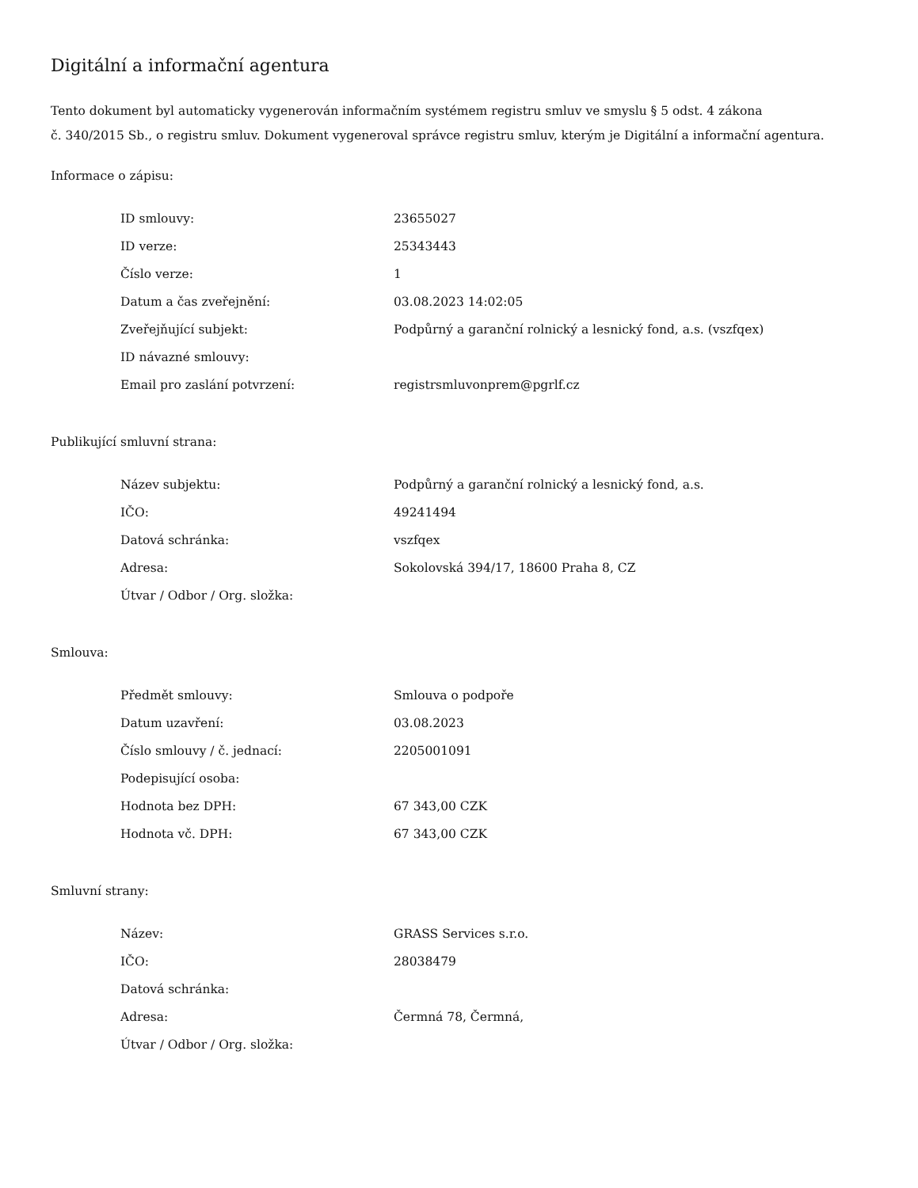Digitální a informační agentura
Tento dokument byl automaticky vygenerován informačním systémem registru smluv ve smyslu § 5 odst. 4 zákona
č. 340/2015 Sb., o registru smluv. Dokument vygeneroval správce registru smluv, kterým je Digitální a informační agentura.
Informace o zápisu:
| ID smlouvy: | 23655027 |
| ID verze: | 25343443 |
| Číslo verze: | 1 |
| Datum a čas zveřejnění: | 03.08.2023 14:02:05 |
| Zveřejňující subjekt: | Podpůrný a garanční rolnický a lesnický fond, a.s. (vszfqex) |
| ID návazné smlouvy: | |
| Email pro zaslání potvrzení: | registrsmluvonprem@pgrlf.cz |
Publikující smluvní strana:
| Název subjektu: | Podpůrný a garanční rolnický a lesnický fond, a.s. |
| IČO: | 49241494 |
| Datová schránka: | vszfqex |
| Adresa: | Sokolovská 394/17, 18600 Praha 8, CZ |
| Útvar / Odbor / Org. složka: | |
Smlouva:
| Předmět smlouvy: | Smlouva o podpoře |
| Datum uzavření: | 03.08.2023 |
| Číslo smlouvy / č. jednací: | 2205001091 |
| Podepisující osoba: | |
| Hodnota bez DPH: | 67 343,00 CZK |
| Hodnota vč. DPH: | 67 343,00 CZK |
Smluvní strany:
| Název: | GRASS Services s.r.o. |
| IČO: | 28038479 |
| Datová schránka: | |
| Adresa: | Čermná 78, Čermná, |
| Útvar / Odbor / Org. složka: | |